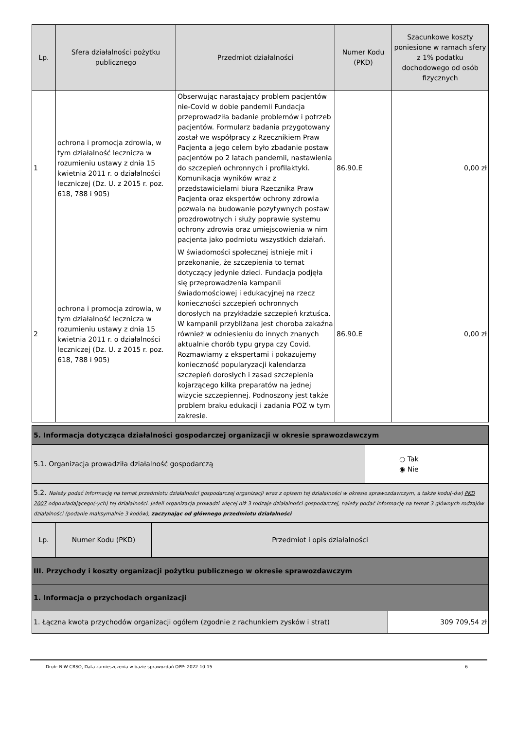| Lp. | Sfera działalności pożytku publicznego | Przedmiot działalności | Numer Kodu (PKD) | Szacunkowe koszty poniesione w ramach sfery z 1% podatku dochodowego od osób fizycznych |
| --- | --- | --- | --- | --- |
| 1 | ochrona i promocja zdrowia, w tym działalność lecznicza w rozumieniu ustawy z dnia 15 kwietnia 2011 r. o działalności leczniczej (Dz. U. z 2015 r. poz. 618, 788 i 905) | Obserwując narastający problem pacjentów nie-Covid w dobie pandemii Fundacja przeprowadziła badanie problemów i potrzeb pacjentów. Formularz badania przygotowany został we współpracy z Rzecznikiem Praw Pacjenta a jego celem było zbadanie postaw pacjentów po 2 latach pandemii, nastawienia do szczepień ochronnych i profilaktyki. Komunikacja wyników wraz z przedstawicielami biura Rzecznika Praw Pacjenta oraz ekspertów ochrony zdrowia pozwala na budowanie pozytywnych postaw prozdrowotnych i służy poprawie systemu ochrony zdrowia oraz umiejscowienia w nim pacjenta jako podmiotu wszystkich działań. | 86.90.E | 0,00 zł |
| 2 | ochrona i promocja zdrowia, w tym działalność lecznicza w rozumieniu ustawy z dnia 15 kwietnia 2011 r. o działalności leczniczej (Dz. U. z 2015 r. poz. 618, 788 i 905) | W świadomości społecznej istnieje mit i przekonanie, że szczepienia to temat dotyczący jedynie dzieci. Fundacja podjęła się przeprowadzenia kampanii świadomościowej i edukacyjnej na rzecz konieczności szczepień ochronnych dorosłych na przykładzie szczepień krztuśca. W kampanii przybliżana jest choroba zakaźna również w odniesieniu do innych znanych aktualnie chorób typu grypa czy Covid. Rozmawiamy z ekspertami i pokazujemy konieczność popularyzacji kalendarza szczepień dorosłych i zasad szczepienia kojarzącego kilka preparatów na jednej wizycie szczepiennej. Podnoszony jest także problem braku edukacji i zadania POZ w tym zakresie. | 86.90.E | 0,00 zł |
| 5. Informacja dotycząca działalności gospodarczej organizacji w okresie sprawozdawczym | |
| 5.1. Organizacja prowadziła działalność gospodarczą | ○ Tak ◉ Nie |
| 5.2. Należy podać informację na temat przedmiotu działalności gospodarczej organizacji wraz z opisem tej działalności w okresie sprawozdawczym, a także kodu(-ów) PKD 2007 odpowiadającego(-ych) tej działalności. Jeżeli organizacja prowadzi więcej niż 3 rodzaje działalności gospodarczej, należy podać informację na temat 3 głównych rodzajów działalności (podanie maksymalnie 3 kodów), zaczynając od głównego przedmiotu działalności | |
| Lp. | Numer Kodu (PKD) | Przedmiot i opis działalności |
| --- | --- | --- |
| III. Przychody i koszty organizacji pożytku publicznego w okresie sprawozdawczym | |
| 1. Informacja o przychodach organizacji | |
| 1. Łączna kwota przychodów organizacji ogółem (zgodnie z rachunkiem zysków i strat) | 309 709,54 zł |
Druk: NIW-CRSO, Data zamieszczenia w bazie sprawozdań OPP: 2022-10-15 6